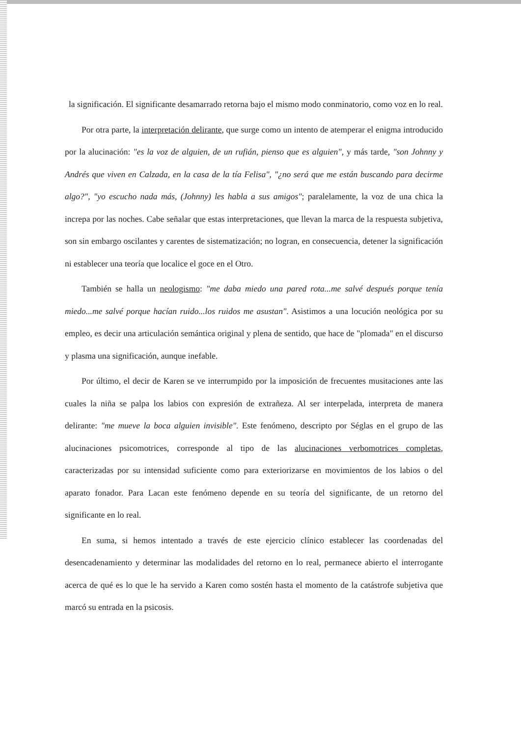la significación. El significante desamarrado retorna bajo el mismo modo conminatorio, como voz en lo real.
Por otra parte, la interpretación delirante, que surge como un intento de atemperar el enigma introducido por la alucinación: "es la voz de alguien, de un rufián, pienso que es alguien", y más tarde, "son Johnny y Andrés que viven en Calzada, en la casa de la tía Felisa", "¿no será que me están buscando para decirme algo?", "yo escucho nada más, (Johnny) les habla a sus amigos"; paralelamente, la voz de una chica la increpa por las noches. Cabe señalar que estas interpretaciones, que llevan la marca de la respuesta subjetiva, son sin embargo oscilantes y carentes de sistematización; no logran, en consecuencia, detener la significación ni establecer una teoría que localice el goce en el Otro.
También se halla un neologismo: "me daba miedo una pared rota...me salvé después porque tenía miedo...me salvé porque hacían ruido...los ruidos me asustan". Asistimos a una locución neológica por su empleo, es decir una articulación semántica original y plena de sentido, que hace de "plomada" en el discurso y plasma una significación, aunque inefable.
Por último, el decir de Karen se ve interrumpido por la imposición de frecuentes musitaciones ante las cuales la niña se palpa los labios con expresión de extrañeza. Al ser interpelada, interpreta de manera delirante: "me mueve la boca alguien invisible". Este fenómeno, descripto por Séglas en el grupo de las alucinaciones psicomotrices, corresponde al tipo de las alucinaciones verbomotrices completas, caracterizadas por su intensidad suficiente como para exteriorizarse en movimientos de los labios o del aparato fonador. Para Lacan este fenómeno depende en su teoría del significante, de un retorno del significante en lo real.
En suma, si hemos intentado a través de este ejercicio clínico establecer las coordenadas del desencadenamiento y determinar las modalidades del retorno en lo real, permanece abierto el interrogante acerca de qué es lo que le ha servido a Karen como sostén hasta el momento de la catástrofe subjetiva que marcó su entrada en la psicosis.